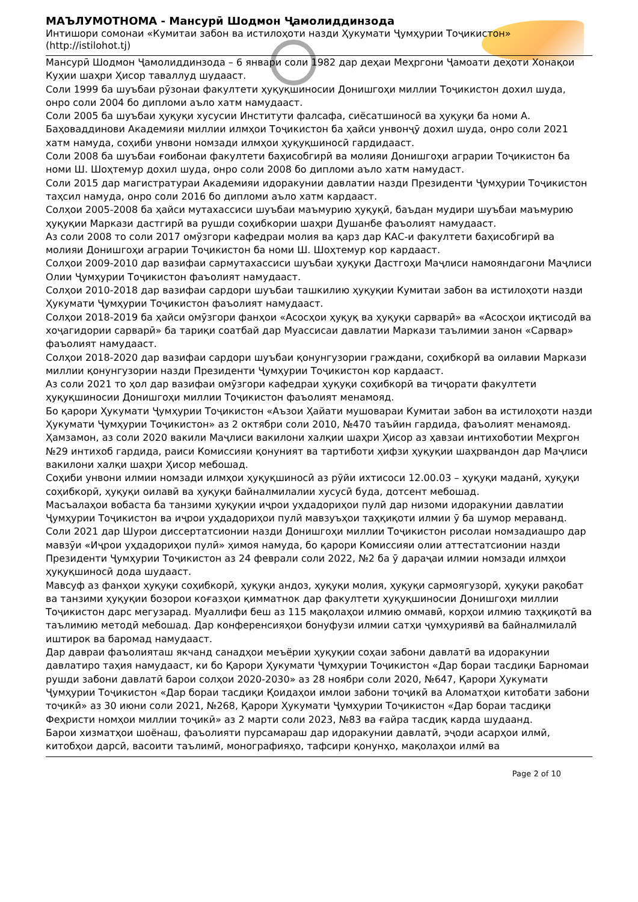МАЪЛУМОТНОМА - Мансурӣ Шодмон Ҷамолиддинзода
Интишори сомонаи «Кумитаи забон ва истилоҳоти назди Ҳукумати Ҷумҳурии Тоҷикистон» (http://istilohot.tj)
Мансурӣ Шодмон Ҷамолиддинзода – 6 январи соли 1982 дар деҳаи Меҳргони Ҷамоати деҳоти Хонақои Куҳии шаҳри Ҳисор таваллуд шудааст.
Соли 1999 ба шуъбаи рӯзонаи факултети ҳуқуқшиносии Донишгоҳи миллии Тоҷикистон дохил шуда, онро соли 2004 бо дипломи аъло хатм намудааст.
Соли 2005 ба шуъбаи ҳуқуқи хусусии Институти фалсафа, сиёсатшиносӣ ва ҳуқуқи ба номи А. Баҳоваддинови Академияи миллии илмҳои Тоҷикистон ба ҳайси унвонҷӯ дохил шуда, онро соли 2021 хатм намуда, соҳиби унвони номзади илмҳои ҳуқуқшиносӣ гардидааст.
Соли 2008 ба шуъбаи ғоибонаи факултети баҳисобгирӣ ва молияи Донишгоҳи аграрии Тоҷикистон ба номи Ш. Шоҳтемур дохил шуда, онро соли 2008 бо дипломи аъло хатм намудаст.
Соли 2015 дар магистратураи Академияи идоракунии давлатии назди Президенти Ҷумҳурии Тоҷикистон таҳсил намуда, онро соли 2016 бо дипломи аъло хатм кардааст.
Солҳои 2005-2008 ба ҳайси мутахассиси шуъбаи маъмурию ҳуқуқӣ, баъдан мудири шуъбаи маъмурию ҳуқуқии Маркази дастгирӣ ва рушди соҳибкории шаҳри Душанбе фаъолият намудааст.
Аз соли 2008 то соли 2017 омӯзгори кафедраи молия ва қарз дар КАС-и факултети баҳисобгирӣ ва молияи Донишгоҳи аграрии Тоҷикистон ба номи Ш. Шоҳтемур кор кардааст.
Солҳои 2009-2010 дар вазифаи сармутахассиси шуъбаи ҳуқуқи Дастгоҳи Маҷлиси намояндагони Маҷлиси Олии Ҷумҳурии Тоҷикистон фаъолият намудааст.
Солҳои 2010-2018 дар вазифаи сардори шуъбаи ташкилию ҳуқуқии Кумитаи забон ва истилоҳоти назди Ҳукумати Ҷумҳурии Тоҷикистон фаъолият намудааст.
Солҳои 2018-2019 ба ҳайси омӯзгори фанҳои «Асосҳои ҳуқуқ ва ҳуқуқи сарварӣ» ва «Асосҳои иқтисодӣ ва хоҷагидории сарварӣ» ба тариқи соатбай дар Муассисаи давлатии Маркази таълимии занон «Сарвар» фаъолият намудааст.
Солҳои 2018-2020 дар вазифаи сардори шуъбаи қонунгузории граждани, соҳибкорӣ ва оилавии Маркази миллии қонунгузории назди Президенти Ҷумҳурии Тоҷикистон кор кардааст.
Аз соли 2021 то ҳол дар вазифаи омӯзгори кафедраи ҳуқуқи соҳибкорӣ ва тиҷорати факултети ҳуқуқшиносии Донишгоҳи миллии Тоҷикистон фаъолият менамояд.
Бо қарори Ҳукумати Ҷумҳурии Тоҷикистон «Аъзои Ҳайати мушовараи Кумитаи забон ва истилоҳоти назди Ҳукумати Ҷумҳурии Тоҷикистон» аз 2 октябри соли 2010, №470 таъйин гардида, фаъолият менамояд. Ҳамзамон, аз соли 2020 вакили Маҷлиси вакилони халқии шаҳри Ҳисор аз ҳавзаи интихоботии Меҳргон №29 интихоб гардида, раиси Комиссияи қонуният ва тартиботи ҳифзи ҳуқуқии шаҳрвандон дар Маҷлиси вакилони халқи шаҳри Ҳисор мебошад.
Соҳиби унвони илмии номзади илмҳои ҳуқуқшиносӣ аз рӯйи ихтисоси 12.00.03 – ҳуқуқи маданӣ, ҳуқуқи соҳибкорӣ, ҳуқуқи оилавӣ ва ҳуқуқи байналмилалии хусусӣ буда, дотсент мебошад.
Масъалаҳои вобаста ба танзими ҳуқуқии иҷрои уҳдадориҳои пулӣ дар низоми идоракунии давлатии Ҷумҳурии Тоҷикистон ва иҷрои уҳдадориҳои пулӣ мавзуъҳои таҳқиқоти илмии ӯ ба шумор меравaнд.
Соли 2021 дар Шурои диссертатсионии назди Донишгоҳи миллии Тоҷикистон рисолаи номзадиашро дар мавзӯи «Иҷрои уҳдадориҳои пулӣ» ҳимоя намуда, бо қарори Комиссияи олии аттестатсионии назди Президенти Ҷумҳурии Тоҷикистон аз 24 феврали соли 2022, №2 ба ӯ дараҷаи илмии номзади илмҳои ҳуқуқшиносӣ дода шудааст.
Мавсуф аз фанҳои ҳуқуқи соҳибкорӣ, ҳуқуқи андоз, ҳуқуқи молия, ҳуқуқи сармоягузорӣ, ҳуқуқи рақобат ва танзими ҳуқуқии бозорои коғазҳои қимматнок дар факултети ҳуқуқшиносии Донишгоҳи миллии Тоҷикистон дарс мегузарад. Муаллифи беш аз 115 мақолаҳои илмию оммавӣ, корҳои илмию таҳқиқотӣ ва таълимию методӣ мебошад. Дар конференсияҳои бонуфузи илмии сатҳи ҷумҳуриявӣ ва байналмилалӣ иштирок ва баромад намудааст.
Дар давраи фаъолияташ якчанд санадҳои меъёрии ҳуқуқии соҳаи забони давлатӣ ва идоракунии давлатиро таҳия намудааст, ки бо Қарори Ҳукумати Ҷумҳурии Тоҷикистон «Дар бораи тасдиқи Барномаи рушди забони давлатӣ барои солҳои 2020-2030» аз 28 ноябри соли 2020, №647, Қарори Ҳукумати Ҷумҳурии Тоҷикистон «Дар бораи тасдиқи Қоидаҳои имлои забони тоҷикӣ ва Аломатҳои китобати забони тоҷикӣ» аз 30 июни соли 2021, №268, Қарори Ҳукумати Ҷумҳурии Тоҷикистон «Дар бораи тасдиқи Феҳристи номҳои миллии тоҷикӣ» аз 2 марти соли 2023, №83 ва ғайра тасдиқ карда шудаанд.
Барои хизматҳои шоёнаш, фаъолияти пурсамараш дар идоракунии давлатӣ, эҷоди асарҳои илмӣ, китобҳои дарсӣ, васоити таълимӣ, монографияҳо, тафсири қонунҳо, мақолаҳои илмӣ ва
Page 2 of 10